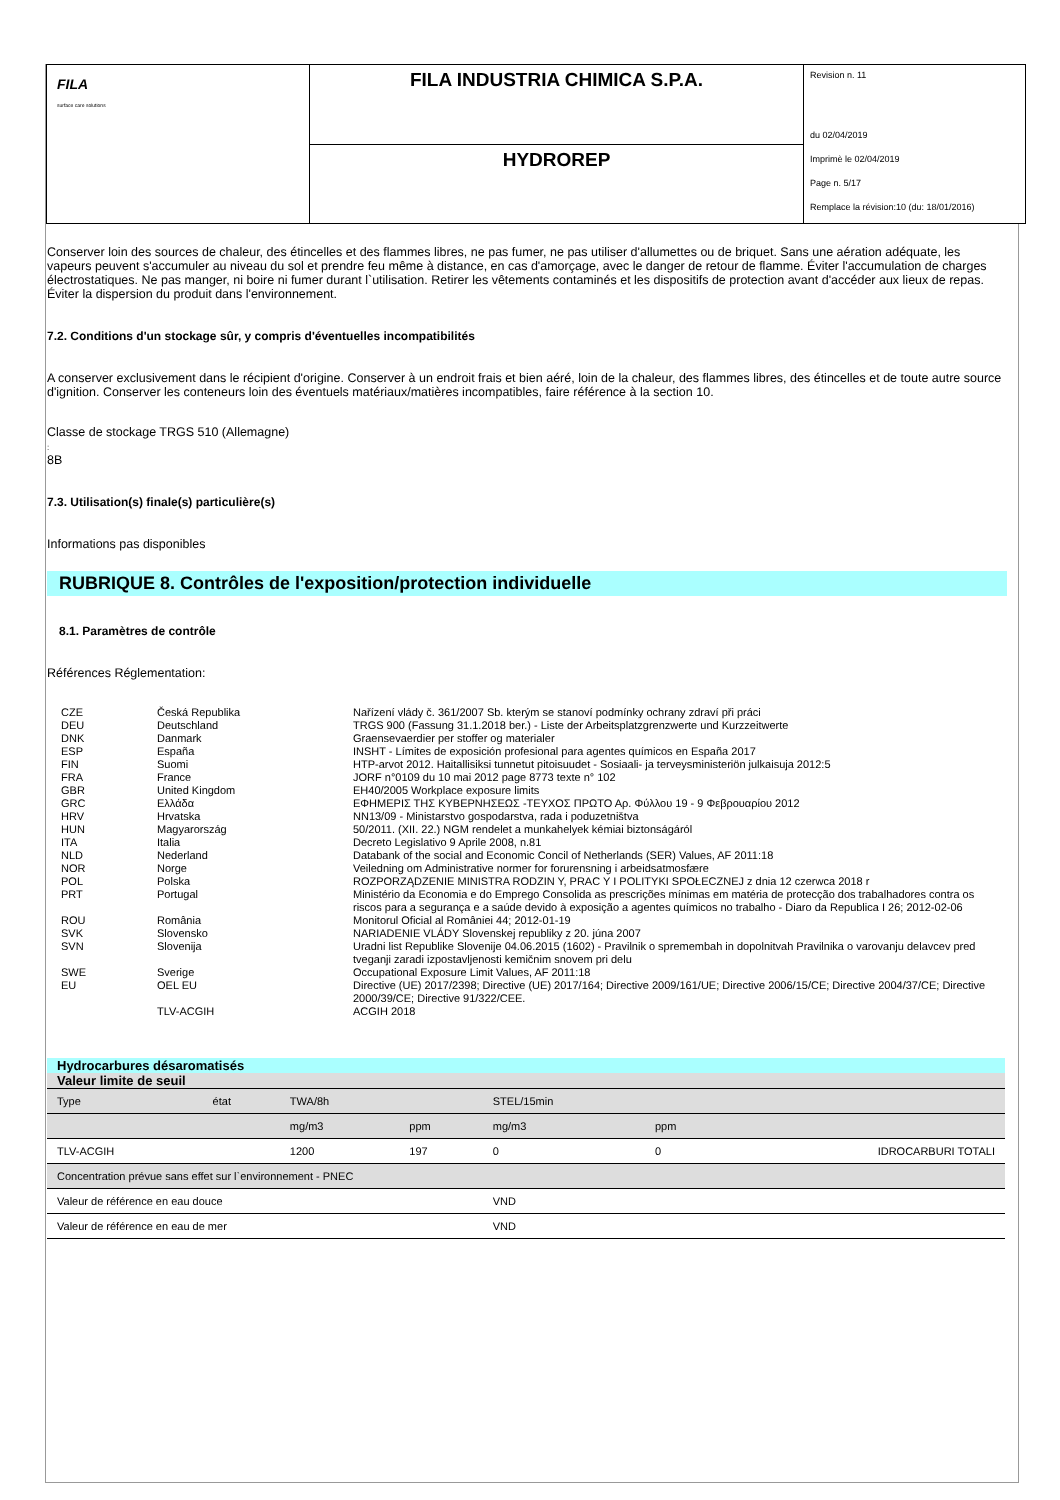FILA
surface care solutions
FILA INDUSTRIA CHIMICA S.P.A.
HYDROREP
Revision n. 11
du 02/04/2019
Imprimè le 02/04/2019
Page n. 5/17
Remplace la révision:10 (du: 18/01/2016)
Conserver loin des sources de chaleur, des étincelles et des flammes libres, ne pas fumer, ne pas utiliser d'allumettes ou de briquet. Sans une aération adéquate, les vapeurs peuvent s'accumuler au niveau du sol et prendre feu même à distance, en cas d'amorçage, avec le danger de retour de flamme. Éviter l'accumulation de charges électrostatiques. Ne pas manger, ni boire ni fumer durant l`utilisation. Retirer les vêtements contaminés et les dispositifs de protection avant d'accéder aux lieux de repas. Éviter la dispersion du produit dans l'environnement.
7.2. Conditions d'un stockage sûr, y compris d'éventuelles incompatibilités
A conserver exclusivement dans le récipient d'origine. Conserver à un endroit frais et bien aéré, loin de la chaleur, des flammes libres, des étincelles et de toute autre source d'ignition. Conserver les conteneurs loin des éventuels matériaux/matières incompatibles, faire référence à la section 10.
Classe de stockage TRGS 510 (Allemagne)
:
8B
7.3. Utilisation(s) finale(s) particulière(s)
Informations pas disponibles
RUBRIQUE 8. Contrôles de l'exposition/protection individuelle
8.1. Paramètres de contrôle
Références Réglementation:
| CZE | Česká Republika | Nařízení vlády č. 361/2007 Sb. kterým se stanoví podmínky ochrany zdraví při práci |
| DEU | Deutschland | TRGS 900 (Fassung 31.1.2018 ber.) - Liste der Arbeitsplatzgrenzwerte und Kurzzeitwerte |
| DNK | Danmark | Graensevaerdier per stoffer og materialer |
| ESP | España | INSHT - Límites de exposición profesional para agentes químicos en España 2017 |
| FIN | Suomi | HTP-arvot 2012. Haitallisiksi tunnetut pitoisuudet - Sosiaali- ja terveysministeriön julkaisuja 2012:5 |
| FRA | France | JORF n°0109 du 10 mai 2012 page 8773 texte n° 102 |
| GBR | United Kingdom | EH40/2005 Workplace exposure limits |
| GRC | Ελλάδα | ΕΦΗΜΕΡΙΣ ΤΗΣ ΚΥΒΕΡΝΗΣΕΩΣ -ΤΕΥΧΟΣ ΠΡΩΤΟ Αρ. Φύλλου 19 - 9 Φεβρουαρίου 2012 |
| HRV | Hrvatska | NN13/09 - Ministarstvo gospodarstva, rada i poduzetništva |
| HUN | Magyarország | 50/2011. (XII. 22.) NGM rendelet a munkahelyek kémiai biztonságáról |
| ITA | Italia | Decreto Legislativo 9 Aprile 2008, n.81 |
| NLD | Nederland | Databank of the social and Economic Concil of Netherlands (SER) Values, AF 2011:18 |
| NOR | Norge | Veiledning om Administrative normer for forurensning i arbeidsatmosfære |
| POL | Polska | ROZPORZĄDZENIE MINISTRA RODZIN Y, PRAC Y I POLITYKI SPOŁECZNEJ z dnia 12 czerwca 2018 r |
| PRT | Portugal | Ministério da Economia e do Emprego Consolida as prescrições mínimas em matéria de protecção dos trabalhadores contra os riscos para a segurança e a saúde devido à exposição a agentes químicos no trabalho - Diaro da Republica I 26; 2012-02-06 |
| ROU | România | Monitorul Oficial al României 44; 2012-01-19 |
| SVK | Slovensko | NARIADENIE VLÁDY Slovenskej republiky z 20. júna 2007 |
| SVN | Slovenija | Uradni list Republike Slovenije 04.06.2015 (1602) - Pravilnik o spremembah in dopolnitvah Pravilnika o varovanju delavcev pred tveganji zaradi izpostavljenosti kemičnim snovem pri delu |
| SWE | Sverige | Occupational Exposure Limit Values, AF 2011:18 |
| EU | OEL EU | Directive (UE) 2017/2398; Directive (UE) 2017/164; Directive 2009/161/UE; Directive 2006/15/CE; Directive 2004/37/CE; Directive 2000/39/CE; Directive 91/322/CEE. |
| | TLV-ACGIH | ACGIH 2018 |
| Hydrocarbures désaromatisés | | | | | | |
| Valeur limite de seuil | | | | | | |
| Type | état | TWA/8h | | STEL/15min | | |
| | | mg/m3 | ppm | mg/m3 | ppm | |
| TLV-ACGIH | | 1200 | 197 | 0 | 0 | IDROCARBURI TOTALI |
| Concentration prévue sans effet sur l`environnement - PNEC | | | | | | |
| Valeur de référence en eau douce | | | | VND | | |
| Valeur de référence en eau de mer | | | | VND | | |